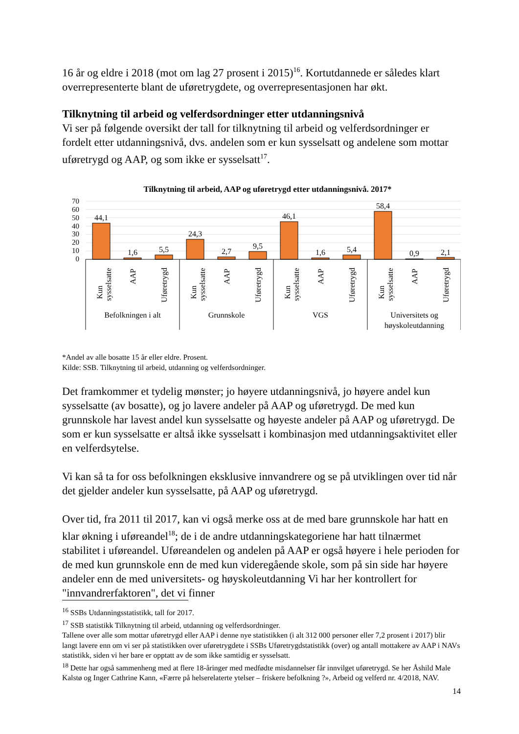16 år og eldre i 2018 (mot om lag 27 prosent i 2015)<sup>16</sup>. Kortutdannede er således klart overrepresenterte blant de uføretrygdete, og overrepresentasjonen har økt.
Tilknytning til arbeid og velferdsordninger etter utdanningsnivå
Vi ser på følgende oversikt der tall for tilknytning til arbeid og velferdsordninger er fordelt etter utdanningsnivå, dvs. andelen som er kun sysselsatt og andelene som mottar uføretrygd og AAP, og som ikke er sysselsatt<sup>17</sup>.
Tilknytning til arbeid, AAP og uføretrygd etter utdanningsnivå. 2017*
70
60
50
40
30
20
10
0
44,1
1,6
5,5
24,3
2,7
9,5
46,1
1,6
5,4
58,4
0,9
2,1
Kun
sysselsatte
AAP
Uføretrygd
Kun
sysselsatte
AAP
Uføretrygd
Kun
sysselsatte
AAP
Uføretrygd
Kun
sysselsatte
AAP
Uføretrygd
Befolkningen i alt
Grunnskole
VGS
Universitets og
høyskoleutdanning
*Andel av alle bosatte 15 år eller eldre. Prosent.
Kilde: SSB. Tilknytning til arbeid, utdanning og velferdsordninger.
Det framkommer et tydelig mønster; jo høyere utdanningsnivå, jo høyere andel kun sysselsatte (av bosatte), og jo lavere andeler på AAP og uføretrygd. De med kun grunnskole har lavest andel kun sysselsatte og høyeste andeler på AAP og uføretrygd. De som er kun sysselsatte er altså ikke sysselsatt i kombinasjon med utdanningsaktivitet eller en velferdsytelse.
Vi kan så ta for oss befolkningen eksklusive innvandrere og se på utviklingen over tid når det gjelder andeler kun sysselsatte, på AAP og uføretrygd.
Over tid, fra 2011 til 2017, kan vi også merke oss at de med bare grunnskole har hatt en klar økning i uføreandel<sup>18</sup>; de i de andre utdanningskategoriene har hatt tilnærmet stabilitet i uføreandel. Uføreandelen og andelen på AAP er også høyere i hele perioden for de med kun grunnskole enn de med kun videregående skole, som på sin side har høyere andeler enn de med universitets- og høyskoleutdanning Vi har her kontrollert for "innvandrerfaktoren", det vi finner
<sup>16</sup> SSBs Utdanningsstatistikk, tall for 2017.
<sup>17</sup> SSB statistikk Tilknytning til arbeid, utdanning og velferdsordninger.
Tallene over alle som mottar uføretrygd eller AAP i denne nye statistikken (i alt 312 000 personer eller 7,2 prosent i 2017) blir langt lavere enn om vi ser på statistikken over uføretrygdete i SSBs Uføretrygdstatistikk (over) og antall mottakere av AAP i NAVs statistikk, siden vi her bare er opptatt av de som ikke samtidig er sysselsatt.
<sup>18</sup> Dette har også sammenheng med at flere 18-åringer med medfødte misdannelser får innvilget uføretrygd. Se her Åshild Male Kalstø og Inger Cathrine Kann, «Færre på helserelaterte ytelser – friskere befolkning ?», Arbeid og velferd nr. 4/2018, NAV.
14